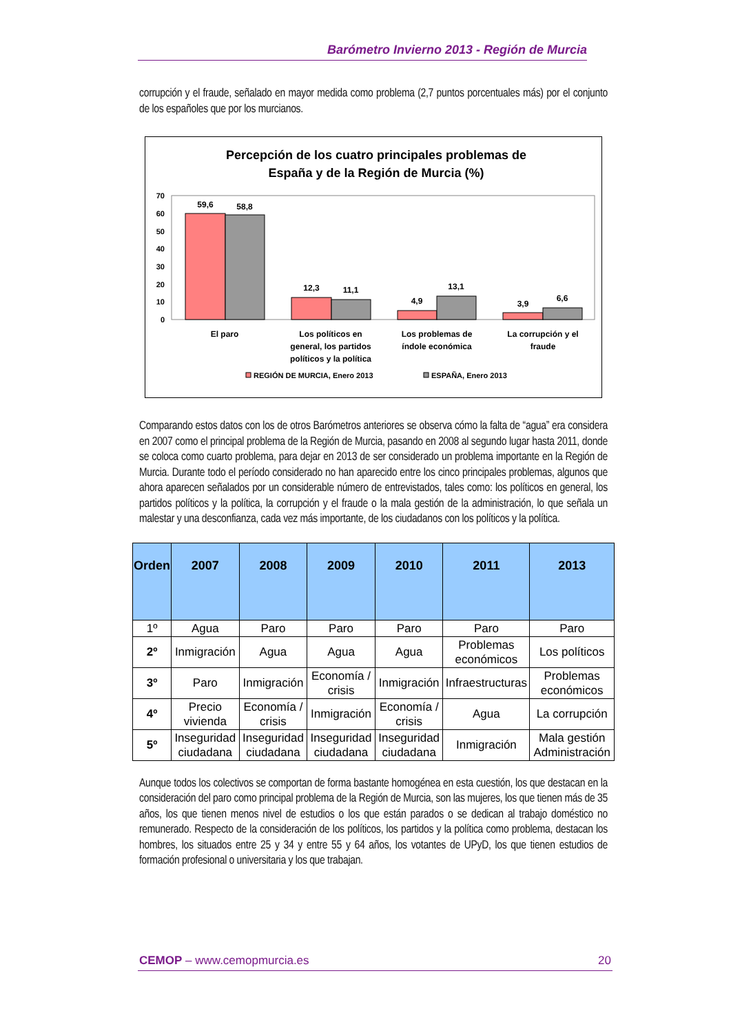Barómetro Invierno 2013 - Región de Murcia
corrupción y el fraude, señalado en mayor medida como problema (2,7 puntos porcentuales más) por el conjunto de los españoles que por los murcianos.
Percepción de los cuatro principales problemas de
España y de la Región de Murcia (%)
70
60
50
40
30
20
10
0
59,6
58,8
12,3
11,1
4,9
13,1
3,9
6,6
El paro
Los políticos en
general, los partidos
políticos y la política
Los problemas de
índole económica
La corrupción y el
fraude
REGIÓN DE MURCIA, Enero 2013
ESPAÑA, Enero 2013
Comparando estos datos con los de otros Barómetros anteriores se observa cómo la falta de “agua” era considera en 2007 como el principal problema de la Región de Murcia, pasando en 2008 al segundo lugar hasta 2011, donde se coloca como cuarto problema, para dejar en 2013 de ser considerado un problema importante en la Región de Murcia. Durante todo el período considerado no han aparecido entre los cinco principales problemas, algunos que ahora aparecen señalados por un considerable número de entrevistados, tales como: los políticos en general, los partidos políticos y la política, la corrupción y el fraude o la mala gestión de la administración, lo que señala un malestar y una desconfianza, cada vez más importante, de los ciudadanos con los políticos y la política.
| Orden | 2007 | 2008 | 2009 | 2010 | 2011 | 2013 |
| --- | --- | --- | --- | --- | --- | --- |
| 1º | Agua | Paro | Paro | Paro | Paro | Paro |
| 2º | Inmigración | Agua | Agua | Agua | Problemas económicos | Los políticos |
| 3º | Paro | Inmigración | Economía / crisis | Inmigración | Infraestructuras | Problemas económicos |
| 4º | Precio vivienda | Economía / crisis | Inmigración | Economía / crisis | Agua | La corrupción |
| 5º | Inseguridad ciudadana | Inseguridad ciudadana | Inseguridad ciudadana | Inseguridad ciudadana | Inmigración | Mala gestión Administración |
Aunque todos los colectivos se comportan de forma bastante homogénea en esta cuestión, los que destacan en la consideración del paro como principal problema de la Región de Murcia, son las mujeres, los que tienen más de 35 años, los que tienen menos nivel de estudios o los que están parados o se dedican al trabajo doméstico no remunerado. Respecto de la consideración de los políticos, los partidos y la política como problema, destacan los hombres, los situados entre 25 y 34 y entre 55 y 64 años, los votantes de UPyD, los que tienen estudios de formación profesional o universitaria y los que trabajan.
CEMOP – www.cemopmurcia.es 20